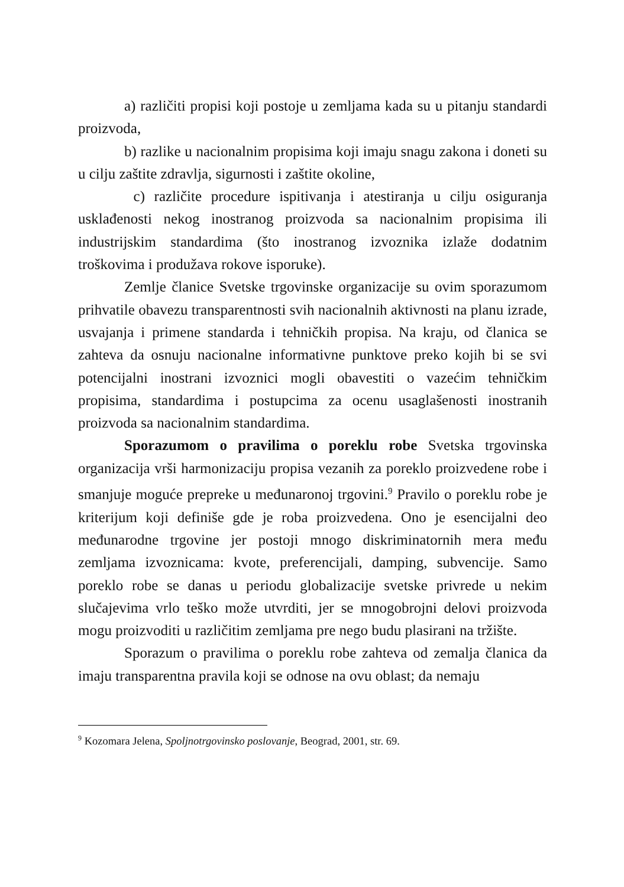a) različiti propisi koji postoje u zemljama kada su u pitanju standardi proizvoda,
b) razlike u nacionalnim propisima koji imaju snagu zakona i doneti su u cilju zaštite zdravlja, sigurnosti i zaštite okoline,
c) različite procedure ispitivanja i atestiranja u cilju osiguranja usklađenosti nekog inostranog proizvoda sa nacionalnim propisima ili industrijskim standardima (što inostranog izvoznika izlaže dodatnim troškovima i produžava rokove isporuke).
Zemlje članice Svetske trgovinske organizacije su ovim sporazumom prihvatile obavezu transparentnosti svih nacionalnih aktivnosti na planu izrade, usvajanja i primene standarda i tehničkih propisa. Na kraju, od članica se zahteva da osnuju nacionalne informativne punktove preko kojih bi se svi potencijalni inostrani izvoznici mogli obavestiti o vazećim tehničkim propisima, standardima i postupcima za ocenu usaglašenosti inostranih proizvoda sa nacionalnim standardima.
Sporazumom o pravilima o poreklu robe Svetska trgovinska organizacija vrši harmonizaciju propisa vezanih za poreklo proizvedene robe i smanjuje moguće prepreke u međunaronoj trgovini.<sup>9</sup> Pravilo o poreklu robe je kriterijum koji definiše gde je roba proizvedena. Ono je esencijalni deo međunarodne trgovine jer postoji mnogo diskriminatornih mera među zemljama izvoznicama: kvote, preferencijali, damping, subvencije. Samo poreklo robe se danas u periodu globalizacije svetske privrede u nekim slučajevima vrlo teško može utvrditi, jer se mnogobrojni delovi proizvoda mogu proizvoditi u različitim zemljama pre nego budu plasirani na tržište.
Sporazum o pravilima o poreklu robe zahteva od zemalja članica da imaju transparentna pravila koji se odnose na ovu oblast; da nemaju
<sup>9</sup> Kozomara Jelena, Spoljnotrgovinsko poslovanje, Beograd, 2001, str. 69.